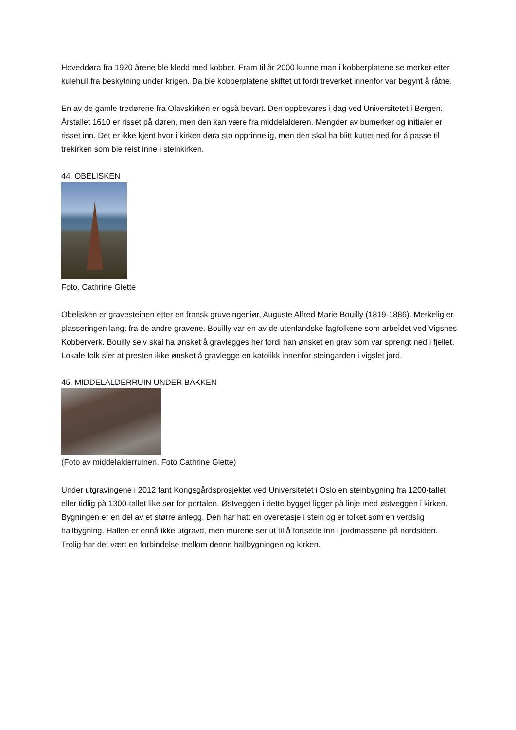Hoveddøra fra 1920 årene ble kledd med kobber. Fram til år 2000 kunne man i kobberplatene se merker etter kulehull fra beskytning under krigen. Da ble kobberplatene skiftet ut fordi treverket innenfor var begynt å råtne.
En av de gamle tredørene fra Olavskirken er også bevart. Den oppbevares i dag ved Universitetet i Bergen. Årstallet 1610 er risset på døren, men den kan være fra middelalderen. Mengder av bumerker og initialer er risset inn. Det er ikke kjent hvor i kirken døra sto opprinnelig, men den skal ha blitt kuttet ned for å passe til trekirken som ble reist inne i steinkirken.
44. OBELISKEN
Foto. Cathrine Glette
Obelisken er gravesteinen etter en fransk gruveingeniør, Auguste Alfred Marie Bouilly (1819-1886). Merkelig er plasseringen langt fra de andre gravene. Bouilly var en av de utenlandske fagfolkene som arbeidet ved Vigsnes Kobberverk. Bouilly selv skal ha ønsket å gravlegges her fordi han ønsket en grav som var sprengt ned i fjellet. Lokale folk sier at presten ikke ønsket å gravlegge en katolikk innenfor steingarden i vigslet jord.
45. MIDDELALDERRUIN UNDER BAKKEN
(Foto av middelalderruinen. Foto Cathrine Glette)
Under utgravingene i 2012 fant Kongsgårdsprosjektet ved Universitetet i Oslo en steinbygning fra 1200-tallet eller tidlig på 1300-tallet like sør for portalen. Østveggen i dette bygget ligger på linje med østveggen i kirken. Bygningen er en del av et større anlegg. Den har hatt en overetasje i stein og er tolket som en verdslig hallbygning. Hallen er ennå ikke utgravd, men murene ser ut til å fortsette inn i jordmassene på nordsiden. Trolig har det vært en forbindelse mellom denne hallbygningen og kirken.